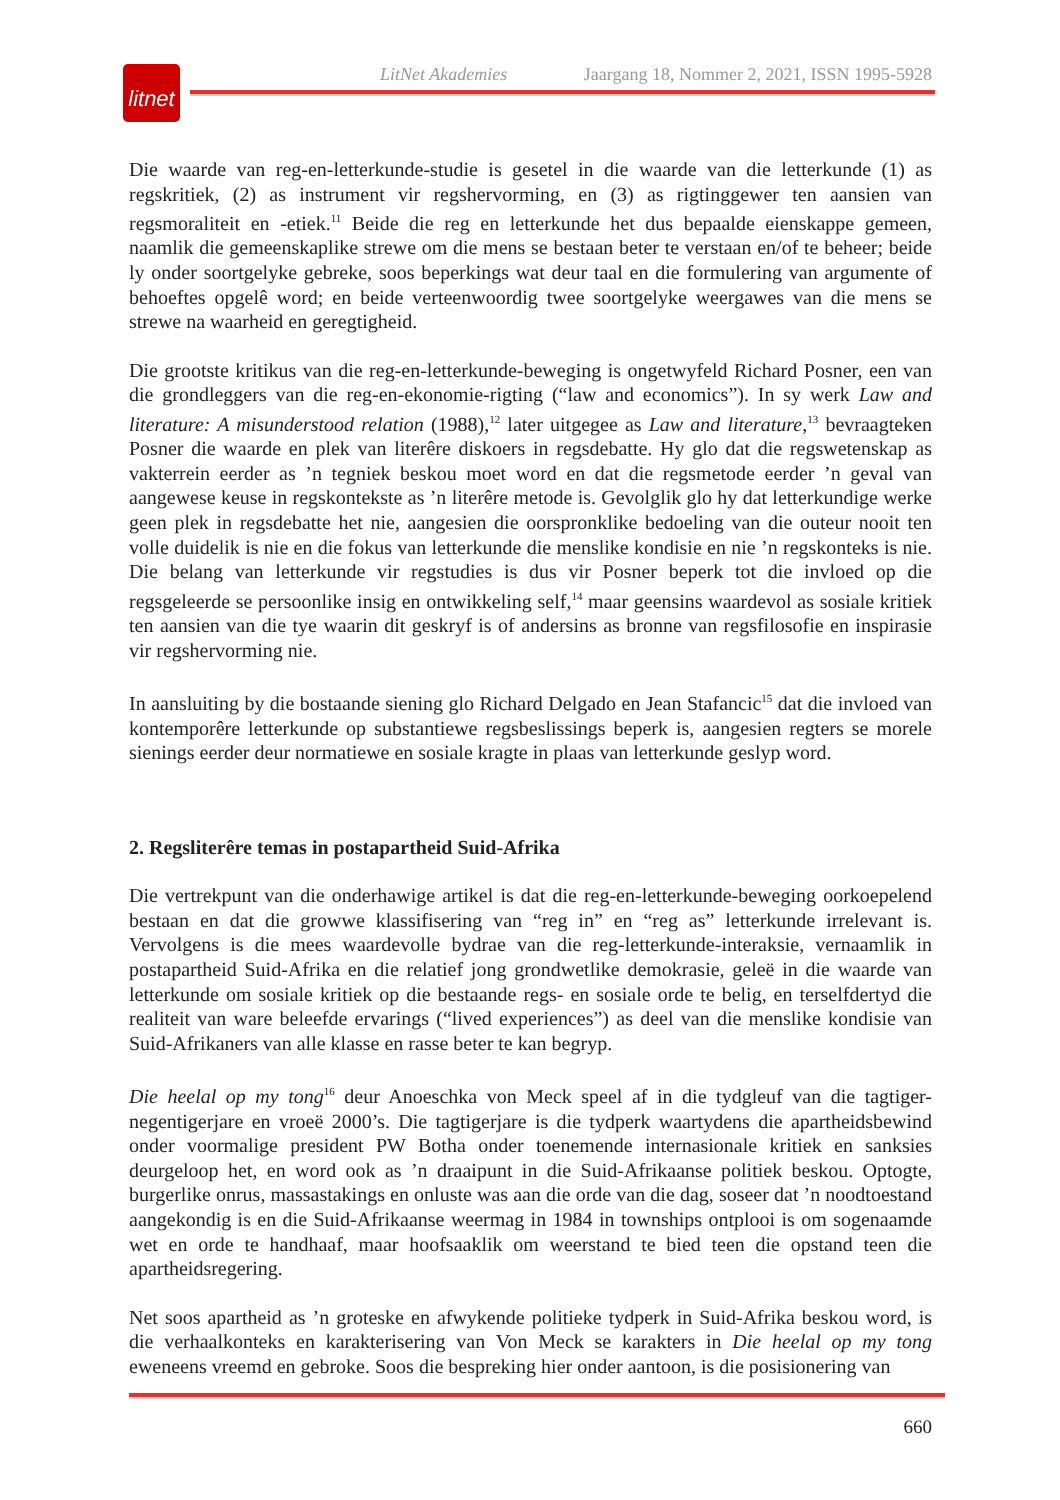LitNet Akademies Jaargang 18, Nommer 2, 2021, ISSN 1995-5928
litnet
Die waarde van reg-en-letterkunde-studie is gesetel in die waarde van die letterkunde (1) as regskritiek, (2) as instrument vir regshervorming, en (3) as rigtinggewer ten aansien van regsmoraliteit en -etiek.<sup>11</sup> Beide die reg en letterkunde het dus bepaalde eienskappe gemeen, naamlik die gemeenskaplike strewe om die mens se bestaan beter te verstaan en/of te beheer; beide ly onder soortgelyke gebreke, soos beperkings wat deur taal en die formulering van argumente of behoeftes opgelê word; en beide verteenwoordig twee soortgelyke weergawes van die mens se strewe na waarheid en geregtigheid.
Die grootste kritikus van die reg-en-letterkunde-beweging is ongetwyfeld Richard Posner, een van die grondleggers van die reg-en-ekonomie-rigting (“law and economics”). In sy werk Law and literature: A misunderstood relation (1988),<sup>12</sup> later uitgegee as Law and literature,<sup>13</sup> bevraagteken Posner die waarde en plek van literêre diskoers in regsdebatte. Hy glo dat die regswetenskap as vakterrein eerder as ’n tegniek beskou moet word en dat die regsmetode eerder ’n geval van aangewese keuse in regskontekste as ’n literêre metode is. Gevolglik glo hy dat letterkundige werke geen plek in regsdebatte het nie, aangesien die oorspronklike bedoeling van die outeur nooit ten volle duidelik is nie en die fokus van letterkunde die menslike kondisie en nie ’n regskonteks is nie. Die belang van letterkunde vir regstudies is dus vir Posner beperk tot die invloed op die regsgeleerde se persoonlike insig en ontwikkeling self,<sup>14</sup> maar geensins waardevol as sosiale kritiek ten aansien van die tye waarin dit geskryf is of andersins as bronne van regsfilosofie en inspirasie vir regshervorming nie.
In aansluiting by die bostaande siening glo Richard Delgado en Jean Stafancic<sup>15</sup> dat die invloed van kontemporêre letterkunde op substantiewe regsbeslissings beperk is, aangesien regters se morele sienings eerder deur normatiewe en sosiale kragte in plaas van letterkunde geslyp word.
2. Regsliterêre temas in postapartheid Suid-Afrika
Die vertrekpunt van die onderhawige artikel is dat die reg-en-letterkunde-beweging oorkoepelend bestaan en dat die growwe klassifisering van “reg in” en “reg as” letterkunde irrelevant is. Vervolgens is die mees waardevolle bydrae van die reg-letterkunde-interaksie, vernaamlik in postapartheid Suid-Afrika en die relatief jong grondwetlike demokrasie, geleë in die waarde van letterkunde om sosiale kritiek op die bestaande regs- en sosiale orde te belig, en terselfdertyd die realiteit van ware beleefde ervarings (“lived experiences”) as deel van die menslike kondisie van Suid-Afrikaners van alle klasse en rasse beter te kan begryp.
Die heelal op my tong<sup>16</sup> deur Anoeschka von Meck speel af in die tydgleuf van die tagtiger-negentigerjare en vroeë 2000’s. Die tagtigerjare is die tydperk waartydens die apartheidsbewind onder voormalige president PW Botha onder toenemende internasionale kritiek en sanksies deurgeloop het, en word ook as ’n draaipunt in die Suid-Afrikaanse politiek beskou. Optogte, burgerlike onrus, massastakings en onluste was aan die orde van die dag, soseer dat ’n noodtoestand aangekondig is en die Suid-Afrikaanse weermag in 1984 in townships ontplooi is om sogenaamde wet en orde te handhaaf, maar hoofsaaklik om weerstand te bied teen die opstand teen die apartheidsregering.
Net soos apartheid as ’n groteske en afwykende politieke tydperk in Suid-Afrika beskou word, is die verhaalkonteks en karakterisering van Von Meck se karakters in Die heelal op my tong eweneens vreemd en gebroke. Soos die bespreking hier onder aantoon, is die posisionering van
660